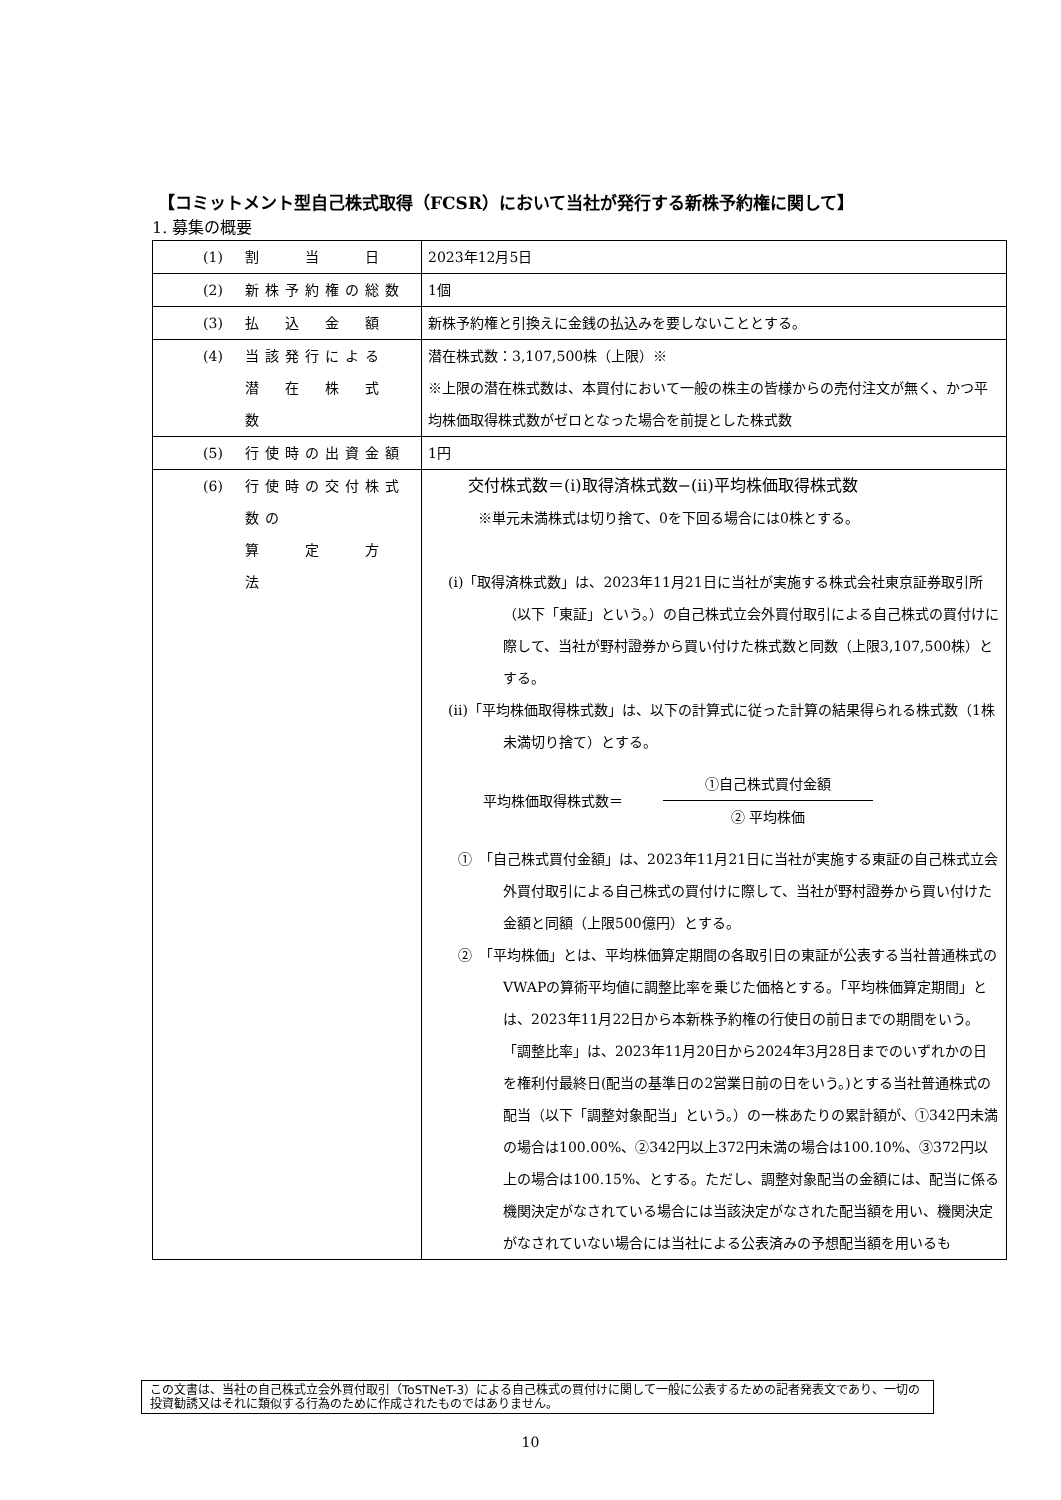【コミットメント型自己株式取得（FCSR）において当社が発行する新株予約権に関して】
1. 募集の概要
| (1) | 割 当 日 | 2023年12月5日 |
| (2) | 新株予約権の総数 | 1個 |
| (3) | 払 込 金 額 | 新株予約権と引換えに金銭の払込みを要しないこととする。 |
| (4) | 当該発行による 潜 在 株 式 数 | 潜在株式数：3,107,500株（上限）※ ※上限の潜在株式数は、本買付において一般の株主の皆様からの売付注文が無く、かつ平均株価取得株式数がゼロとなった場合を前提とした株式数 |
| (5) | 行使時の出資金額 | 1円 |
| (6) | 行使時の交付株式数の 算 定 方 法 | 交付株式数＝(ⅰ)取得済株式数−(ⅱ)平均株価取得株式数 ※単元未満株式は切り捨て、0を下回る場合には0株とする。 (ⅰ)「取得済株式数」は、2023年11月21日に当社が実施する株式会社東京証券取引所（以下「東証」という。）の自己株式立会外買付取引による自己株式の買付けに際して、当社が野村證券から買い付けた株式数と同数（上限3,107,500株）とする。 (ⅱ)「平均株価取得株式数」は、以下の計算式に従った計算の結果得られる株式数（1株未満切り捨て）とする。 平均株価取得株式数＝ ①自己株式買付金額 ② 平均株価 ① 「自己株式買付金額」は、2023年11月21日に当社が実施する東証の自己株式立会外買付取引による自己株式の買付けに際して、当社が野村證券から買い付けた金額と同額（上限500億円）とする。 ② 「平均株価」とは、平均株価算定期間の各取引日の東証が公表する当社普通株式のVWAPの算術平均値に調整比率を乗じた価格とする。「平均株価算定期間」とは、2023年11月22日から本新株予約権の行使日の前日までの期間をいう。 「調整比率」は、2023年11月20日から2024年3月28日までのいずれかの日を権利付最終日(配当の基準日の2営業日前の日をいう。)とする当社普通株式の配当（以下「調整対象配当」という。）の一株あたりの累計額が、①342円未満の場合は100.00%、②342円以上372円未満の場合は100.10%、③372円以上の場合は100.15%、とする。ただし、調整対象配当の金額には、配当に係る機関決定がなされている場合には当該決定がなされた配当額を用い、機関決定がなされていない場合には当社による公表済みの予想配当額を用いるも |
この文書は、当社の自己株式立会外買付取引（ToSTNeT-3）による自己株式の買付けに関して一般に公表するための記者発表文であり、一切の投資勧誘又はそれに類似する行為のために作成されたものではありません。
10